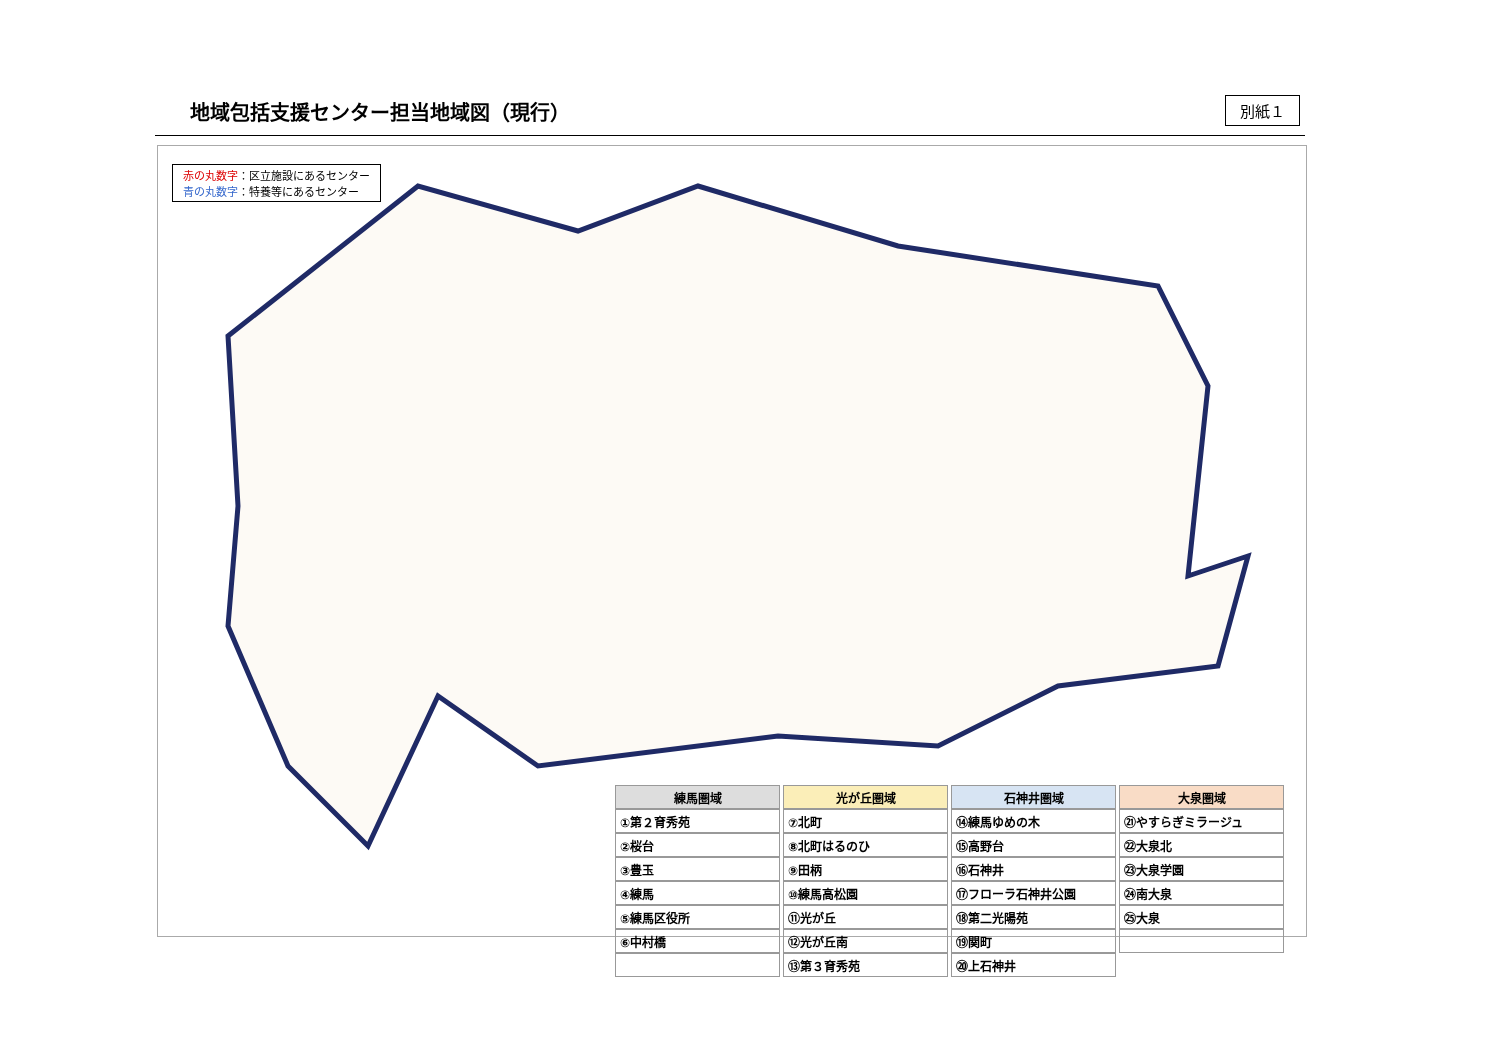地域包括支援センター担当地域図（現行）
別紙１
赤の丸数字：区立施設にあるセンター
青の丸数字：特養等にあるセンター
| 練馬圏域 | 光が丘圏域 | 石神井圏域 | 大泉圏域 |
| --- | --- | --- | --- |
| ①第２育秀苑 | ⑦北町 | ⑭練馬ゆめの木 | ㉑やすらぎミラージュ |
| ②桜台 | ⑧北町はるのひ | ⑮高野台 | ㉒大泉北 |
| ③豊玉 | ⑨田柄 | ⑯石神井 | ㉓大泉学園 |
| ④練馬 | ⑩練馬高松園 | ⑰フローラ石神井公園 | ㉔南大泉 |
| ⑤練馬区役所 | ⑪光が丘 | ⑱第二光陽苑 | ㉕大泉 |
| ⑥中村橋 | ⑫光が丘南 | ⑲関町 | |
| | ⑬第３育秀苑 | ⑳上石神井 | |